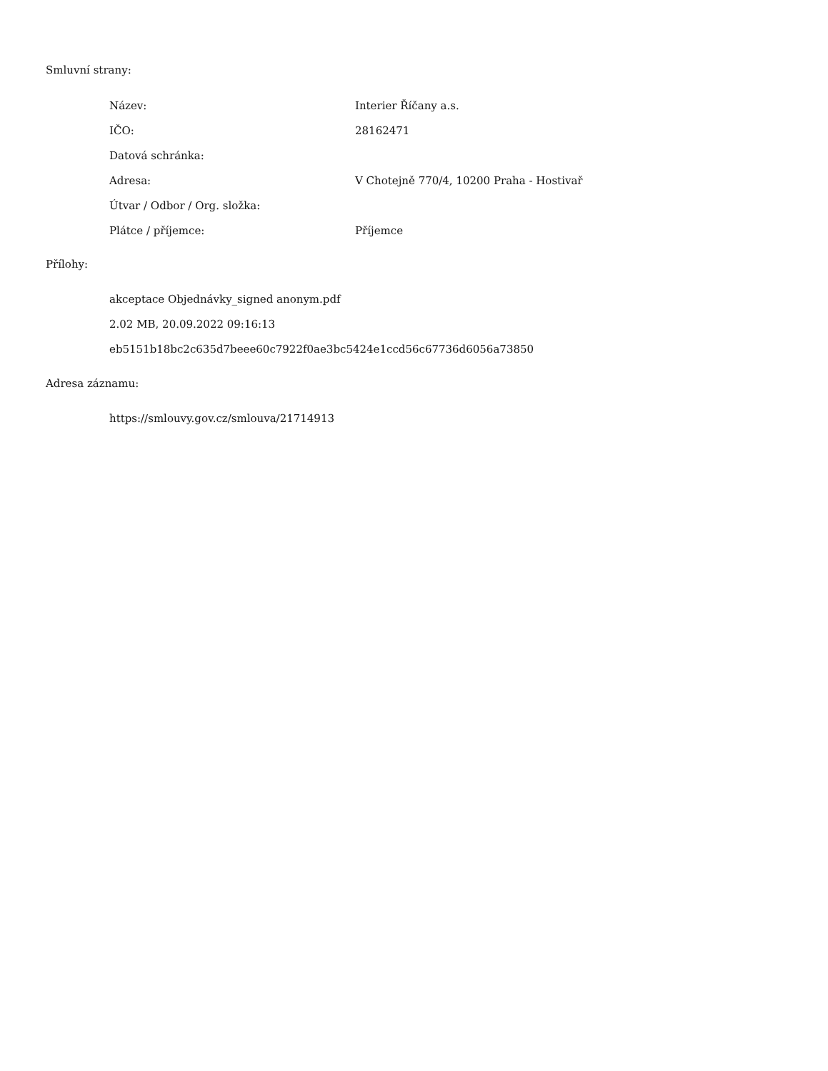Smluvní strany:
| Název: | Interier Říčany a.s. |
| IČO: | 28162471 |
| Datová schránka: | |
| Adresa: | V Chotejně 770/4, 10200 Praha - Hostivař |
| Útvar / Odbor / Org. složka: | |
| Plátce / příjemce: | Příjemce |
Přílohy:
akceptace Objednávky_signed anonym.pdf
2.02 MB, 20.09.2022 09:16:13
eb5151b18bc2c635d7beee60c7922f0ae3bc5424e1ccd56c67736d6056a73850
Adresa záznamu:
https://smlouvy.gov.cz/smlouva/21714913